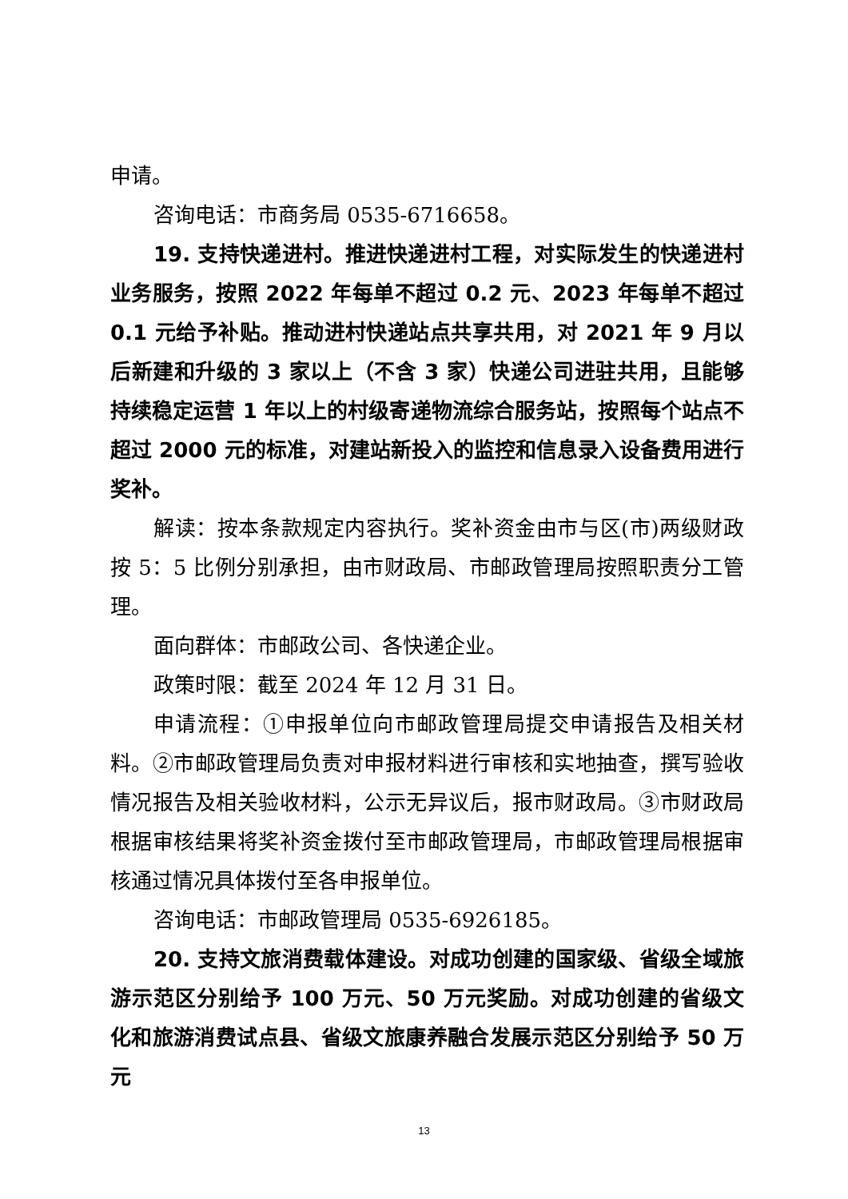申请。
咨询电话：市商务局 0535-6716658。
19. 支持快递进村。推进快递进村工程，对实际发生的快递进村业务服务，按照 2022 年每单不超过 0.2 元、2023 年每单不超过 0.1 元给予补贴。推动进村快递站点共享共用，对 2021 年 9 月以后新建和升级的 3 家以上（不含 3 家）快递公司进驻共用，且能够持续稳定运营 1 年以上的村级寄递物流综合服务站，按照每个站点不超过 2000 元的标准，对建站新投入的监控和信息录入设备费用进行奖补。
解读：按本条款规定内容执行。奖补资金由市与区(市)两级财政按 5：5 比例分别承担，由市财政局、市邮政管理局按照职责分工管理。
面向群体：市邮政公司、各快递企业。
政策时限：截至 2024 年 12 月 31 日。
申请流程：①申报单位向市邮政管理局提交申请报告及相关材料。②市邮政管理局负责对申报材料进行审核和实地抽查，撰写验收情况报告及相关验收材料，公示无异议后，报市财政局。③市财政局根据审核结果将奖补资金拨付至市邮政管理局，市邮政管理局根据审核通过情况具体拨付至各申报单位。
咨询电话：市邮政管理局 0535-6926185。
20. 支持文旅消费载体建设。对成功创建的国家级、省级全域旅游示范区分别给予 100 万元、50 万元奖励。对成功创建的省级文化和旅游消费试点县、省级文旅康养融合发展示范区分别给予 50 万元
13